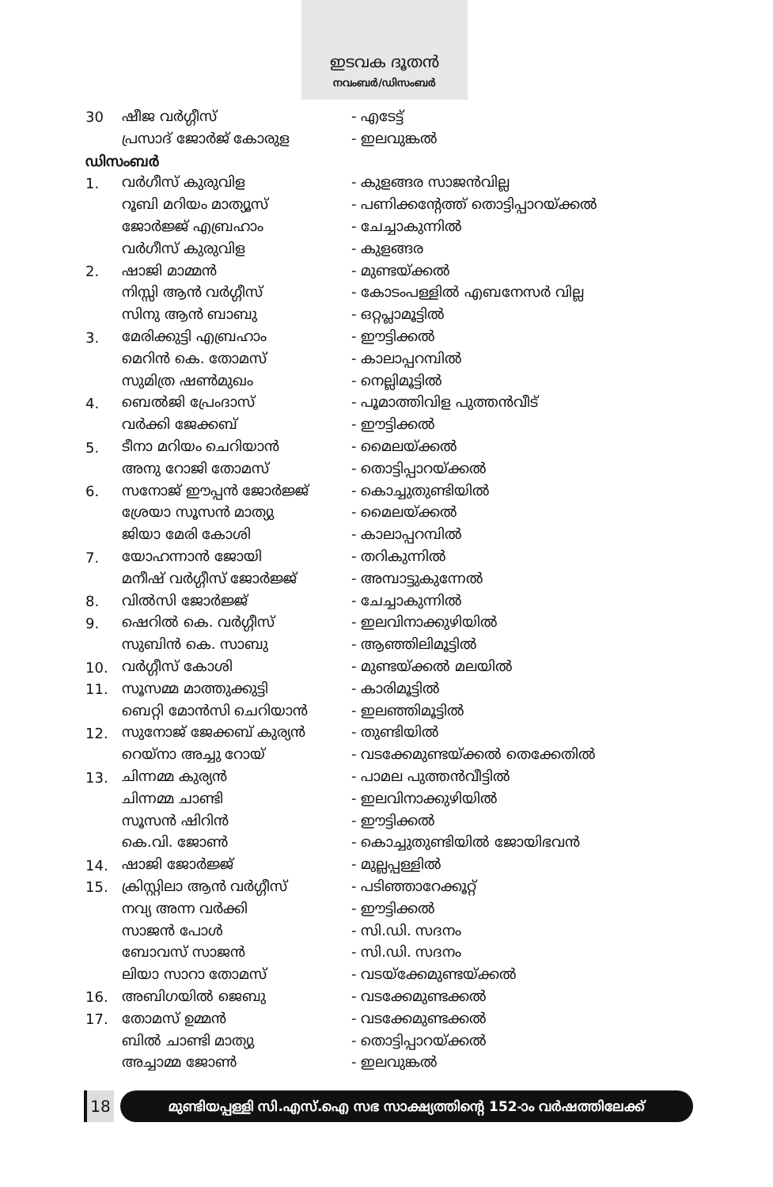ഇടവക ദൂതൻ
നവംബർ/ഡിസംബർ
| 30 | ഷീജ വർഗ്ഗീസ് | - എടേട്ട് |
| | പ്രസാദ് ജോർജ് കോരുള | - ഇലവുങ്കൽ |
ഡിസംബർ
| 1. | വർഗീസ് കുരുവിള | - കുളങ്ങര സാജൻവില്ല |
| | റൂബി മറിയം മാത്യൂസ് | - പണിക്കന്റേത്ത് തൊട്ടിപ്പാറയ്ക്കൽ |
| | ജോർജ്ജ് എബ്രഹാം | - ചേച്ചാകുന്നിൽ |
| | വർഗീസ് കുരുവിള | - കുളങ്ങര |
| 2. | ഷാജി മാമ്മൻ | - മുണ്ടയ്ക്കൽ |
| | നിസ്സി ആൻ വർഗ്ഗീസ് | - കോടംപള്ളിൽ എബനേസർ വില്ല |
| | സിനു ആൻ ബാബു | - ഒറ്റപ്ലാമൂട്ടിൽ |
| 3. | മേരിക്കുട്ടി എബ്രഹാം | - ഈട്ടിക്കൽ |
| | മെറിൻ കെ. തോമസ് | - കാലാപ്പറമ്പിൽ |
| | സുമിത്ര ഷൺമുഖം | - നെല്ലിമൂട്ടിൽ |
| 4. | ബെൽജി പ്രേംദാസ് | - പൂമാത്തിവിള പുത്തൻവീട് |
| | വർക്കി ജേക്കബ് | - ഈട്ടിക്കൽ |
| 5. | ടീനാ മറിയം ചെറിയാൻ | - മൈലയ്ക്കൽ |
| | അനു റോജി തോമസ് | - തൊട്ടിപ്പാറയ്ക്കൽ |
| 6. | സനോജ് ഈപ്പൻ ജോർജ്ജ് | - കൊച്ചുതുണ്ടിയിൽ |
| | ശ്രേയാ സൂസൻ മാത്യു | - മൈലയ്ക്കൽ |
| | ജിയാ മേരി കോശി | - കാലാപ്പറമ്പിൽ |
| 7. | യോഹന്നാൻ ജോയി | - തറികുന്നിൽ |
| | മനീഷ് വർഗ്ഗീസ് ജോർജ്ജ് | - അമ്പാട്ടുകുന്നേൽ |
| 8. | വിൽസി ജോർജ്ജ് | - ചേച്ചാകുന്നിൽ |
| 9. | ഷെറിൽ കെ. വർഗ്ഗീസ് | - ഇലവിനാക്കുഴിയിൽ |
| | സുബിൻ കെ. സാബു | - ആഞ്ഞിലിമൂട്ടിൽ |
| 10. | വർഗ്ഗീസ് കോശി | - മുണ്ടയ്ക്കൽ മലയിൽ |
| 11. | സൂസമ്മ മാത്തുക്കുട്ടി | - കാരിമൂട്ടിൽ |
| | ബെറ്റി മോൻസി ചെറിയാൻ | - ഇലഞ്ഞിമൂട്ടിൽ |
| 12. | സുനോജ് ജേക്കബ് കുര്യൻ | - തുണ്ടിയിൽ |
| | റെയ്നാ അച്ചു റോയ് | - വടക്കേമുണ്ടയ്ക്കൽ തെക്കേതിൽ |
| 13. | ചിന്നമ്മ കുര്യൻ | - പാമല പുത്തൻവീട്ടിൽ |
| | ചിന്നമ്മ ചാണ്ടി | - ഇലവിനാക്കുഴിയിൽ |
| | സൂസൻ ഷിറിൻ | - ഈട്ടിക്കൽ |
| | കെ.വി. ജോൺ | - കൊച്ചുതുണ്ടിയിൽ ജോയിഭവൻ |
| 14. | ഷാജി ജോർജ്ജ് | - മുല്ലപ്പള്ളിൽ |
| 15. | ക്രിസ്റ്റിലാ ആൻ വർഗ്ഗീസ് | - പടിഞ്ഞാറേക്കൂറ്റ് |
| | നവ്യ അന്ന വർക്കി | - ഈട്ടിക്കൽ |
| | സാജൻ പോൾ | - സി.ഡി. സദനം |
| | ബോവസ് സാജൻ | - സി.ഡി. സദനം |
| | ലിയാ സാറാ തോമസ് | - വടയ്ക്കേമുണ്ടയ്ക്കൽ |
| 16. | അബിഗയിൽ ജെബു | - വടക്കേമുണ്ടക്കൽ |
| 17. | തോമസ് ഉമ്മൻ | - വടക്കേമുണ്ടക്കൽ |
| | ബിൽ ചാണ്ടി മാത്യു | - തൊട്ടിപ്പാറയ്ക്കൽ |
| | അച്ചാമ്മ ജോൺ | - ഇലവുങ്കൽ |
18 മുണ്ടിയപ്പള്ളി സി.എസ്.ഐ സഭ സാക്ഷ്യത്തിന്റെ 152-ാം വർഷത്തിലേക്ക്